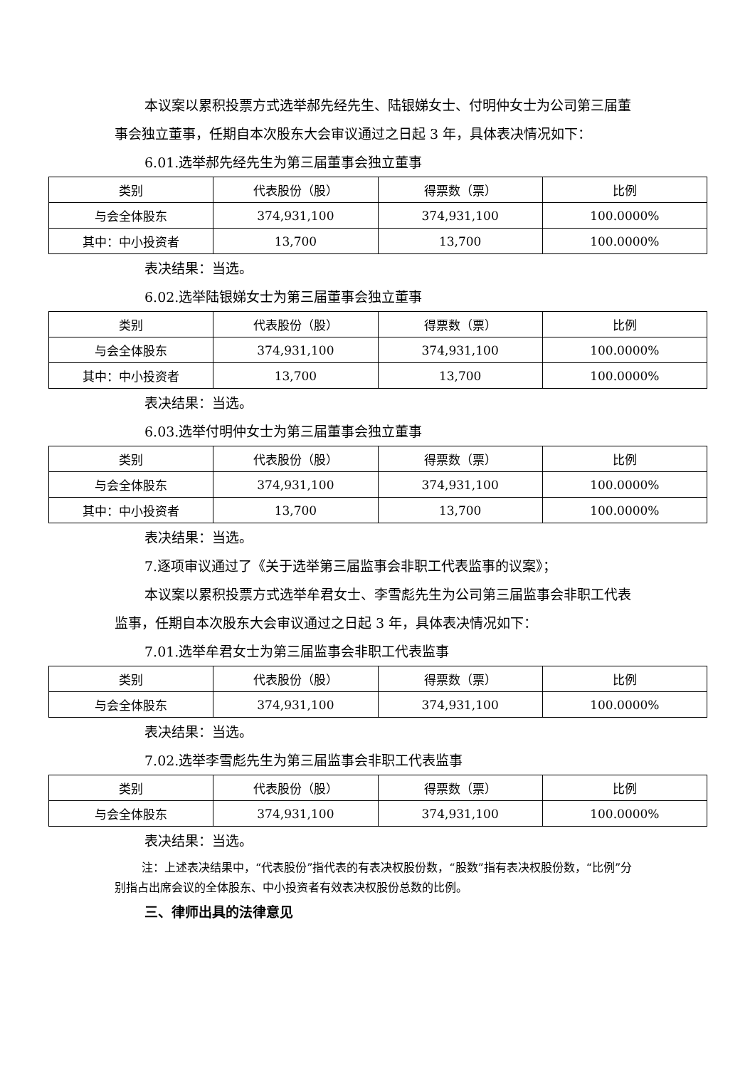本议案以累积投票方式选举郝先经先生、陆银娣女士、付明仲女士为公司第三届董事会独立董事，任期自本次股东大会审议通过之日起 3 年，具体表决情况如下：
6.01.选举郝先经先生为第三届董事会独立董事
| 类别 | 代表股份（股） | 得票数（票） | 比例 |
| 与会全体股东 | 374,931,100 | 374,931,100 | 100.0000% |
| 其中：中小投资者 | 13,700 | 13,700 | 100.0000% |
表决结果：当选。
6.02.选举陆银娣女士为第三届董事会独立董事
| 类别 | 代表股份（股） | 得票数（票） | 比例 |
| 与会全体股东 | 374,931,100 | 374,931,100 | 100.0000% |
| 其中：中小投资者 | 13,700 | 13,700 | 100.0000% |
表决结果：当选。
6.03.选举付明仲女士为第三届董事会独立董事
| 类别 | 代表股份（股） | 得票数（票） | 比例 |
| 与会全体股东 | 374,931,100 | 374,931,100 | 100.0000% |
| 其中：中小投资者 | 13,700 | 13,700 | 100.0000% |
表决结果：当选。
7.逐项审议通过了《关于选举第三届监事会非职工代表监事的议案》；
本议案以累积投票方式选举牟君女士、李雪彪先生为公司第三届监事会非职工代表监事，任期自本次股东大会审议通过之日起 3 年，具体表决情况如下：
7.01.选举牟君女士为第三届监事会非职工代表监事
| 类别 | 代表股份（股） | 得票数（票） | 比例 |
| 与会全体股东 | 374,931,100 | 374,931,100 | 100.0000% |
表决结果：当选。
7.02.选举李雪彪先生为第三届监事会非职工代表监事
| 类别 | 代表股份（股） | 得票数（票） | 比例 |
| 与会全体股东 | 374,931,100 | 374,931,100 | 100.0000% |
表决结果：当选。
注：上述表决结果中，“代表股份”指代表的有表决权股份数，“股数”指有表决权股份数，“比例”分别指占出席会议的全体股东、中小投资者有效表决权股份总数的比例。
三、律师出具的法律意见